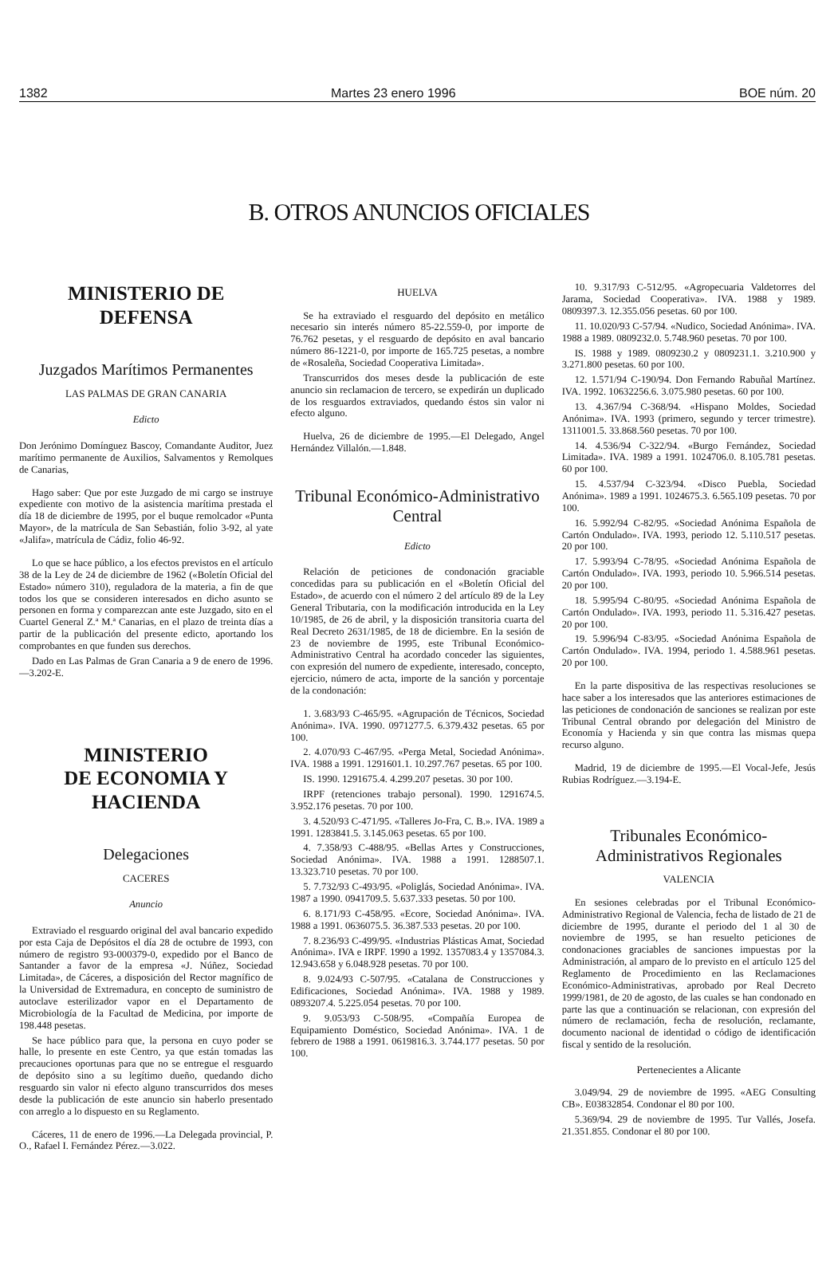1382 Martes 23 enero 1996 BOE núm. 20
B. OTROS ANUNCIOS OFICIALES
MINISTERIO DE DEFENSA
Juzgados Marítimos Permanentes
LAS PALMAS DE GRAN CANARIA
Edicto
Don Jerónimo Domínguez Bascoy, Comandante Auditor, Juez marítimo permanente de Auxilios, Salvamentos y Remolques de Canarias,
Hago saber: Que por este Juzgado de mi cargo se instruye expediente con motivo de la asistencia marítima prestada el día 18 de diciembre de 1995, por el buque remolcador «Punta Mayor», de la matrícula de San Sebastián, folio 3-92, al yate «Jalifa», matrícula de Cádiz, folio 46-92.
Lo que se hace público, a los efectos previstos en el artículo 38 de la Ley de 24 de diciembre de 1962 («Boletín Oficial del Estado» número 310), reguladora de la materia, a fin de que todos los que se consideren interesados en dicho asunto se personen en forma y comparezcan ante este Juzgado, sito en el Cuartel General Z.ª M.ª Canarias, en el plazo de treinta días a partir de la publicación del presente edicto, aportando los comprobantes en que funden sus derechos.
Dado en Las Palmas de Gran Canaria a 9 de enero de 1996.—3.202-E.
MINISTERIO
DE ECONOMIA Y HACIENDA
Delegaciones
CACERES
Anuncio
Extraviado el resguardo original del aval bancario expedido por esta Caja de Depósitos el día 28 de octubre de 1993, con número de registro 93-000379-0, expedido por el Banco de Santander a favor de la empresa «J. Núñez, Sociedad Limitada», de Cáceres, a disposición del Rector magnífico de la Universidad de Extremadura, en concepto de suministro de autoclave esterilizador vapor en el Departamento de Microbiología de la Facultad de Medicina, por importe de 198.448 pesetas.
Se hace público para que, la persona en cuyo poder se halle, lo presente en este Centro, ya que están tomadas las precauciones oportunas para que no se entregue el resguardo de depósito sino a su legítimo dueño, quedando dicho resguardo sin valor ni efecto alguno transcurridos dos meses desde la publicación de este anuncio sin haberlo presentado con arreglo a lo dispuesto en su Reglamento.
Cáceres, 11 de enero de 1996.—La Delegada provincial, P. O., Rafael I. Fernández Pérez.—3.022.
HUELVA
Se ha extraviado el resguardo del depósito en metálico necesario sin interés número 85-22.559-0, por importe de 76.762 pesetas, y el resguardo de depósito en aval bancario número 86-1221-0, por importe de 165.725 pesetas, a nombre de «Rosaleña, Sociedad Cooperativa Limitada».
Transcurridos dos meses desde la publicación de este anuncio sin reclamacion de tercero, se expedirán un duplicado de los resguardos extraviados, quedando éstos sin valor ni efecto alguno.
Huelva, 26 de diciembre de 1995.—El Delegado, Angel Hernández Villalón.—1.848.
Tribunal Económico-Administrativo Central
Edicto
Relación de peticiones de condonación graciable concedidas para su publicación en el «Boletín Oficial del Estado», de acuerdo con el número 2 del artículo 89 de la Ley General Tributaria, con la modificación introducida en la Ley 10/1985, de 26 de abril, y la disposición transitoria cuarta del Real Decreto 2631/1985, de 18 de diciembre. En la sesión de 23 de noviembre de 1995, este Tribunal Económico-Administrativo Central ha acordado conceder las siguientes, con expresión del numero de expediente, interesado, concepto, ejercicio, número de acta, importe de la sanción y porcentaje de la condonación:
1. 3.683/93 C-465/95. «Agrupación de Técnicos, Sociedad Anónima». IVA. 1990. 0971277.5. 6.379.432 pesetas. 65 por 100.
2. 4.070/93 C-467/95. «Perga Metal, Sociedad Anónima». IVA. 1988 a 1991. 1291601.1. 10.297.767 pesetas. 65 por 100.
IS. 1990. 1291675.4. 4.299.207 pesetas. 30 por 100.
IRPF (retenciones trabajo personal). 1990. 1291674.5. 3.952.176 pesetas. 70 por 100.
3. 4.520/93 C-471/95. «Talleres Jo-Fra, C. B.». IVA. 1989 a 1991. 1283841.5. 3.145.063 pesetas. 65 por 100.
4. 7.358/93 C-488/95. «Bellas Artes y Construcciones, Sociedad Anónima». IVA. 1988 a 1991. 1288507.1. 13.323.710 pesetas. 70 por 100.
5. 7.732/93 C-493/95. «Poliglás, Sociedad Anónima». IVA. 1987 a 1990. 0941709.5. 5.637.333 pesetas. 50 por 100.
6. 8.171/93 C-458/95. «Ecore, Sociedad Anónima». IVA. 1988 a 1991. 0636075.5. 36.387.533 pesetas. 20 por 100.
7. 8.236/93 C-499/95. «Industrias Plásticas Amat, Sociedad Anónima». IVA e IRPF. 1990 a 1992. 1357083.4 y 1357084.3. 12.943.658 y 6.048.928 pesetas. 70 por 100.
8. 9.024/93 C-507/95. «Catalana de Construcciones y Edificaciones, Sociedad Anónima». IVA. 1988 y 1989. 0893207.4. 5.225.054 pesetas. 70 por 100.
9. 9.053/93 C-508/95. «Compañía Europea de Equipamiento Doméstico, Sociedad Anónima». IVA. 1 de febrero de 1988 a 1991. 0619816.3. 3.744.177 pesetas. 50 por 100.
10. 9.317/93 C-512/95. «Agropecuaria Valdetorres del Jarama, Sociedad Cooperativa». IVA. 1988 y 1989. 0809397.3. 12.355.056 pesetas. 60 por 100.
11. 10.020/93 C-57/94. «Nudico, Sociedad Anónima». IVA. 1988 a 1989. 0809232.0. 5.748.960 pesetas. 70 por 100.
IS. 1988 y 1989. 0809230.2 y 0809231.1. 3.210.900 y 3.271.800 pesetas. 60 por 100.
12. 1.571/94 C-190/94. Don Fernando Rabuñal Martínez. IVA. 1992. 10632256.6. 3.075.980 pesetas. 60 por 100.
13. 4.367/94 C-368/94. «Hispano Moldes, Sociedad Anónima». IVA. 1993 (primero, segundo y tercer trimestre). 1311001.5. 33.868.560 pesetas. 70 por 100.
14. 4.536/94 C-322/94. «Burgo Fernández, Sociedad Limitada». IVA. 1989 a 1991. 1024706.0. 8.105.781 pesetas. 60 por 100.
15. 4.537/94 C-323/94. «Disco Puebla, Sociedad Anónima». 1989 a 1991. 1024675.3. 6.565.109 pesetas. 70 por 100.
16. 5.992/94 C-82/95. «Sociedad Anónima Española de Cartón Ondulado». IVA. 1993, periodo 12. 5.110.517 pesetas. 20 por 100.
17. 5.993/94 C-78/95. «Sociedad Anónima Española de Cartón Ondulado». IVA. 1993, periodo 10. 5.966.514 pesetas. 20 por 100.
18. 5.995/94 C-80/95. «Sociedad Anónima Española de Cartón Ondulado». IVA. 1993, periodo 11. 5.316.427 pesetas. 20 por 100.
19. 5.996/94 C-83/95. «Sociedad Anónima Española de Cartón Ondulado». IVA. 1994, periodo 1. 4.588.961 pesetas. 20 por 100.
En la parte dispositiva de las respectivas resoluciones se hace saber a los interesados que las anteriores estimaciones de las peticiones de condonación de sanciones se realizan por este Tribunal Central obrando por delegación del Ministro de Economía y Hacienda y sin que contra las mismas quepa recurso alguno.
Madrid, 19 de diciembre de 1995.—El Vocal-Jefe, Jesús Rubias Rodríguez.—3.194-E.
Tribunales Económico-Administrativos Regionales
VALENCIA
En sesiones celebradas por el Tribunal Económico-Administrativo Regional de Valencia, fecha de listado de 21 de diciembre de 1995, durante el periodo del 1 al 30 de noviembre de 1995, se han resuelto peticiones de condonaciones graciables de sanciones impuestas por la Administración, al amparo de lo previsto en el artículo 125 del Reglamento de Procedimiento en las Reclamaciones Económico-Administrativas, aprobado por Real Decreto 1999/1981, de 20 de agosto, de las cuales se han condonado en parte las que a continuación se relacionan, con expresión del número de reclamación, fecha de resolución, reclamante, documento nacional de identidad o código de identificación fiscal y sentido de la resolución.
Pertenecientes a Alicante
3.049/94. 29 de noviembre de 1995. «AEG Consulting CB». E03832854. Condonar el 80 por 100.
5.369/94. 29 de noviembre de 1995. Tur Vallés, Josefa. 21.351.855. Condonar el 80 por 100.